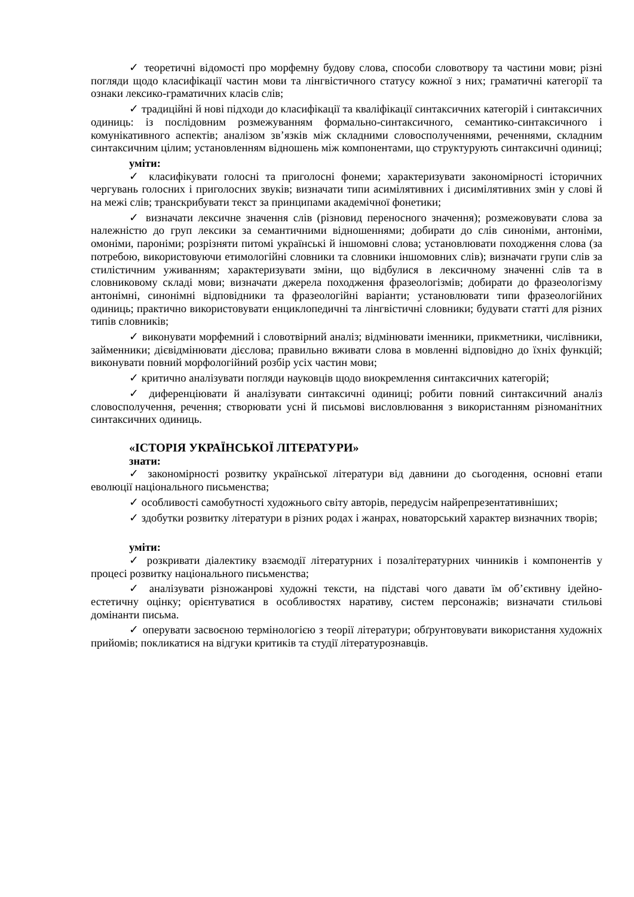✓ теоретичні відомості про морфемну будову слова, способи словотвору та частини мови; різні погляди щодо класифікації частин мови та лінгвістичного статусу кожної з них; граматичні категорії та ознаки лексико-граматичних класів слів;
✓ традиційні й нові підходи до класифікації та кваліфікації синтаксичних категорій і синтаксичних одиниць: із послідовним розмежуванням формально-синтаксичного, семантико-синтаксичного і комунікативного аспектів; аналізом зв’язків між складними словосполученнями, реченнями, складним синтаксичним цілим; установленням відношень між компонентами, що структурують синтаксичні одиниці;
уміти:
✓ класифікувати голосні та приголосні фонеми; характеризувати закономірності історичних чергувань голосних і приголосних звуків; визначати типи асимілятивних і дисимілятивних змін у слові й на межі слів; транскрибувати текст за принципами академічної фонетики;
✓ визначати лексичне значення слів (різновид переносного значення); розмежовувати слова за належністю до груп лексики за семантичними відношеннями; добирати до слів синоніми, антоніми, омоніми, пароніми; розрізняти питомі українські й іншомовні слова; установлювати походження слова (за потребою, використовуючи етимологійні словники та словники іншомовних слів); визначати групи слів за стилістичним уживанням; характеризувати зміни, що відбулися в лексичному значенні слів та в словниковому складі мови; визначати джерела походження фразеологізмів; добирати до фразеологізму антонімні, синонімні відповідники та фразеологійні варіанти; установлювати типи фразеологійних одиниць; практично використовувати енциклопедичні та лінгвістичні словники; будувати статті для різних типів словників;
✓ виконувати морфемний і словотвірний аналіз; відмінювати іменники, прикметники, числівники, займенники; дієвідмінювати дієслова; правильно вживати слова в мовленні відповідно до їхніх функцій; виконувати повний морфологійний розбір усіх частин мови;
✓ критично аналізувати погляди науковців щодо виокремлення синтаксичних категорій;
✓ диференціювати й аналізувати синтаксичні одиниці; робити повний синтаксичний аналіз словосполучення, речення; створювати усні й письмові висловлювання з використанням різноманітних синтаксичних одиниць.
«ІСТОРІЯ УКРАЇНСЬКОЇ ЛІТЕРАТУРИ»
знати:
✓ закономірності розвитку української літератури від давнини до сьогодення, основні етапи еволюції національного письменства;
✓ особливості самобутності художнього світу авторів, передусім найрепрезентативніших;
✓ здобутки розвитку літератури в різних родах і жанрах, новаторський характер визначних творів;
уміти:
✓ розкривати діалектику взаємодії літературних і позалітературних чинників і компонентів у процесі розвитку національного письменства;
✓ аналізувати різножанрові художні тексти, на підставі чого давати їм об’єктивну ідейно-естетичну оцінку; орієнтуватися в особливостях наративу, систем персонажів; визначати стильові домінанти письма.
✓ оперувати засвоєною термінологією з теорії літератури; обґрунтовувати використання художніх прийомів; покликатися на відгуки критиків та студії літературознавців.